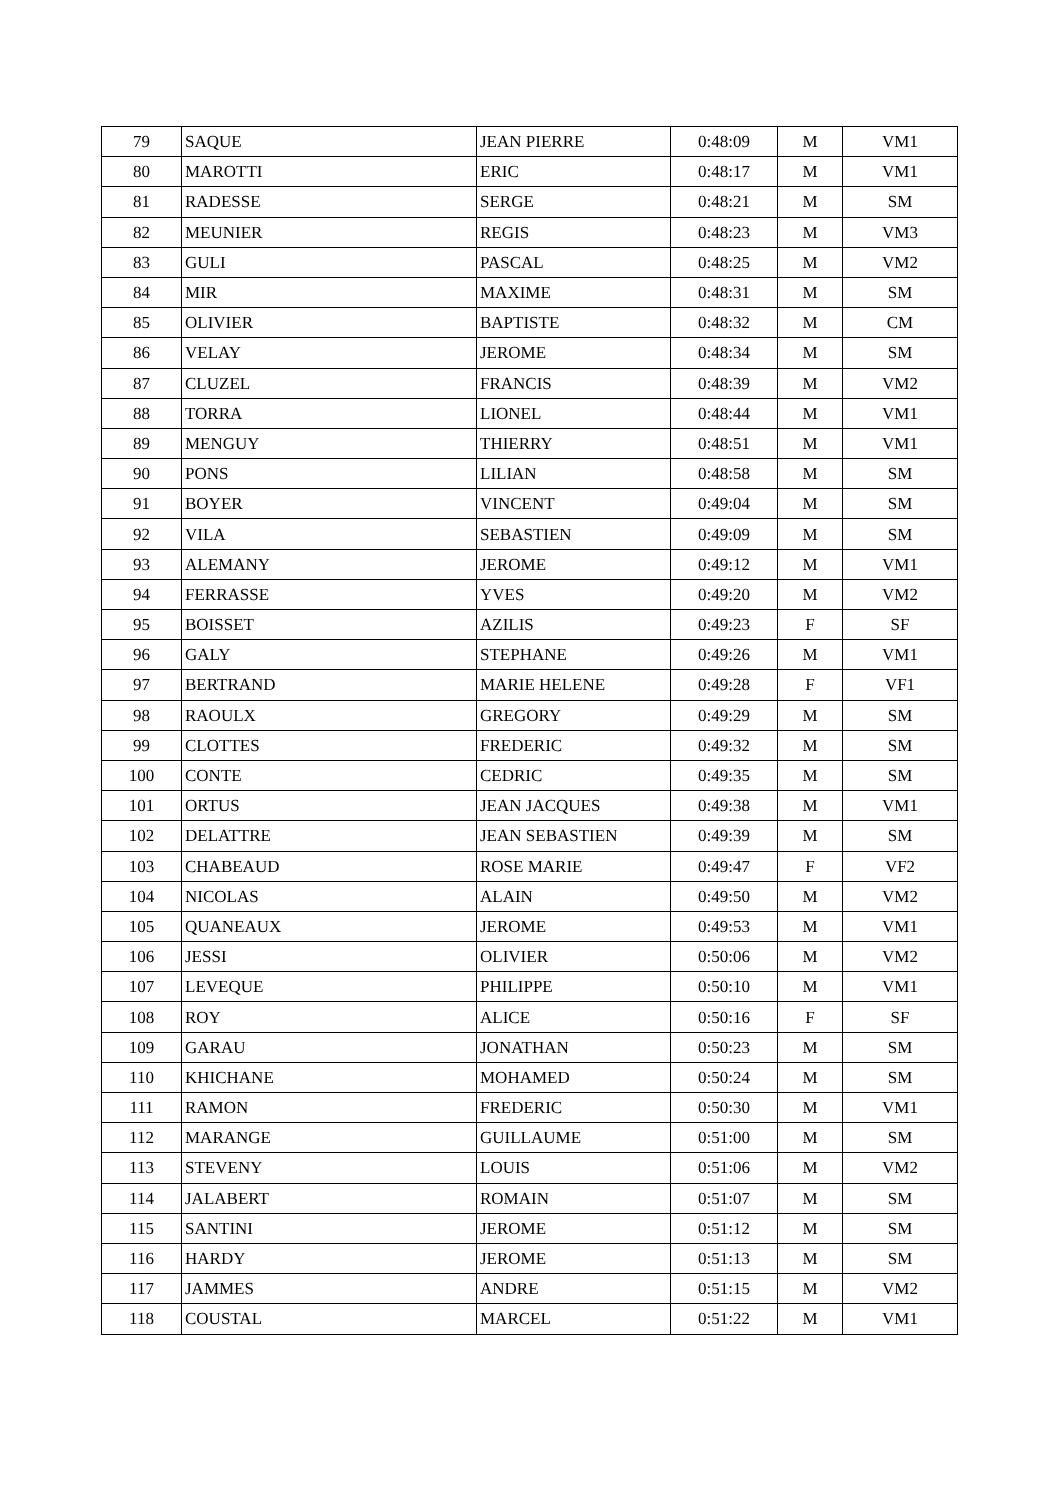| 79 | SAQUE | JEAN PIERRE | 0:48:09 | M | VM1 |
| 80 | MAROTTI | ERIC | 0:48:17 | M | VM1 |
| 81 | RADESSE | SERGE | 0:48:21 | M | SM |
| 82 | MEUNIER | REGIS | 0:48:23 | M | VM3 |
| 83 | GULI | PASCAL | 0:48:25 | M | VM2 |
| 84 | MIR | MAXIME | 0:48:31 | M | SM |
| 85 | OLIVIER | BAPTISTE | 0:48:32 | M | CM |
| 86 | VELAY | JEROME | 0:48:34 | M | SM |
| 87 | CLUZEL | FRANCIS | 0:48:39 | M | VM2 |
| 88 | TORRA | LIONEL | 0:48:44 | M | VM1 |
| 89 | MENGUY | THIERRY | 0:48:51 | M | VM1 |
| 90 | PONS | LILIAN | 0:48:58 | M | SM |
| 91 | BOYER | VINCENT | 0:49:04 | M | SM |
| 92 | VILA | SEBASTIEN | 0:49:09 | M | SM |
| 93 | ALEMANY | JEROME | 0:49:12 | M | VM1 |
| 94 | FERRASSE | YVES | 0:49:20 | M | VM2 |
| 95 | BOISSET | AZILIS | 0:49:23 | F | SF |
| 96 | GALY | STEPHANE | 0:49:26 | M | VM1 |
| 97 | BERTRAND | MARIE HELENE | 0:49:28 | F | VF1 |
| 98 | RAOULX | GREGORY | 0:49:29 | M | SM |
| 99 | CLOTTES | FREDERIC | 0:49:32 | M | SM |
| 100 | CONTE | CEDRIC | 0:49:35 | M | SM |
| 101 | ORTUS | JEAN JACQUES | 0:49:38 | M | VM1 |
| 102 | DELATTRE | JEAN SEBASTIEN | 0:49:39 | M | SM |
| 103 | CHABEAUD | ROSE MARIE | 0:49:47 | F | VF2 |
| 104 | NICOLAS | ALAIN | 0:49:50 | M | VM2 |
| 105 | QUANEAUX | JEROME | 0:49:53 | M | VM1 |
| 106 | JESSI | OLIVIER | 0:50:06 | M | VM2 |
| 107 | LEVEQUE | PHILIPPE | 0:50:10 | M | VM1 |
| 108 | ROY | ALICE | 0:50:16 | F | SF |
| 109 | GARAU | JONATHAN | 0:50:23 | M | SM |
| 110 | KHICHANE | MOHAMED | 0:50:24 | M | SM |
| 111 | RAMON | FREDERIC | 0:50:30 | M | VM1 |
| 112 | MARANGE | GUILLAUME | 0:51:00 | M | SM |
| 113 | STEVENY | LOUIS | 0:51:06 | M | VM2 |
| 114 | JALABERT | ROMAIN | 0:51:07 | M | SM |
| 115 | SANTINI | JEROME | 0:51:12 | M | SM |
| 116 | HARDY | JEROME | 0:51:13 | M | SM |
| 117 | JAMMES | ANDRE | 0:51:15 | M | VM2 |
| 118 | COUSTAL | MARCEL | 0:51:22 | M | VM1 |